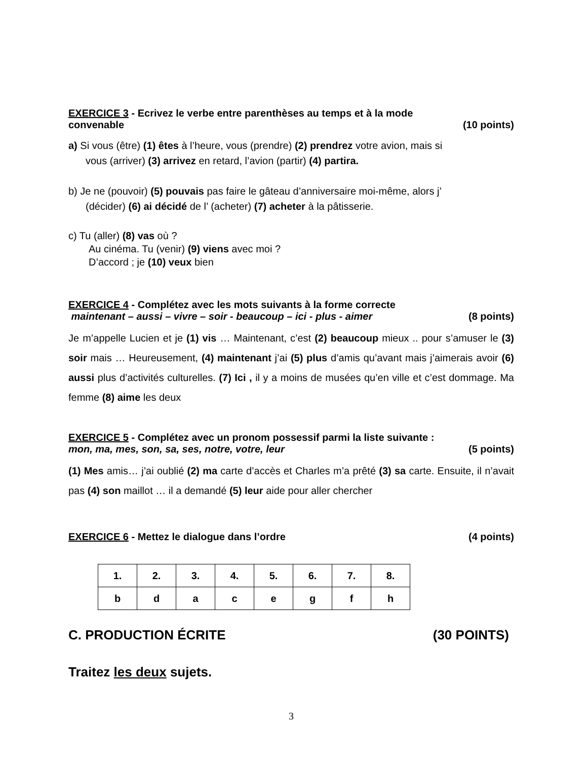EXERCICE 3 - Ecrivez le verbe entre parenthèses au temps et à la mode
convenable (10 points)
a) Si vous (être) (1) êtes à l’heure, vous (prendre) (2) prendrez votre avion, mais si
vous (arriver) (3) arrivez en retard, l’avion (partir) (4) partira.
b) Je ne (pouvoir) (5) pouvais pas faire le gâteau d’anniversaire moi-même, alors j’
(décider) (6) ai décidé de l’ (acheter) (7) acheter à la pâtisserie.
c) Tu (aller) (8) vas où ?
Au cinéma. Tu (venir) (9) viens avec moi ?
D’accord ; je (10) veux bien
EXERCICE 4 - Complétez avec les mots suivants à la forme correcte
maintenant – aussi – vivre – soir - beaucoup – ici - plus - aimer (8 points)
Je m’appelle Lucien et je (1) vis … Maintenant, c’est (2) beaucoup mieux .. pour s’amuser le (3) soir mais … Heureusement, (4) maintenant j’ai (5) plus d’amis qu’avant mais j’aimerais avoir (6) aussi plus d’activités culturelles. (7) Ici , il y a moins de musées qu’en ville et c’est dommage. Ma femme (8) aime les deux
EXERCICE 5 - Complétez avec un pronom possessif parmi la liste suivante :
mon, ma, mes, son, sa, ses, notre, votre, leur (5 points)
(1) Mes amis… j’ai oublié (2) ma carte d’accès et Charles m’a prêté (3) sa carte. Ensuite, il n’avait pas (4) son maillot … il a demandé (5) leur aide pour aller chercher
EXERCICE 6 - Mettez le dialogue dans l’ordre (4 points)
| 1. | 2. | 3. | 4. | 5. | 6. | 7. | 8. |
| b | d | a | c | e | g | f | h |
C. PRODUCTION ÉCRITE (30 POINTS)
Traitez les deux sujets.
3